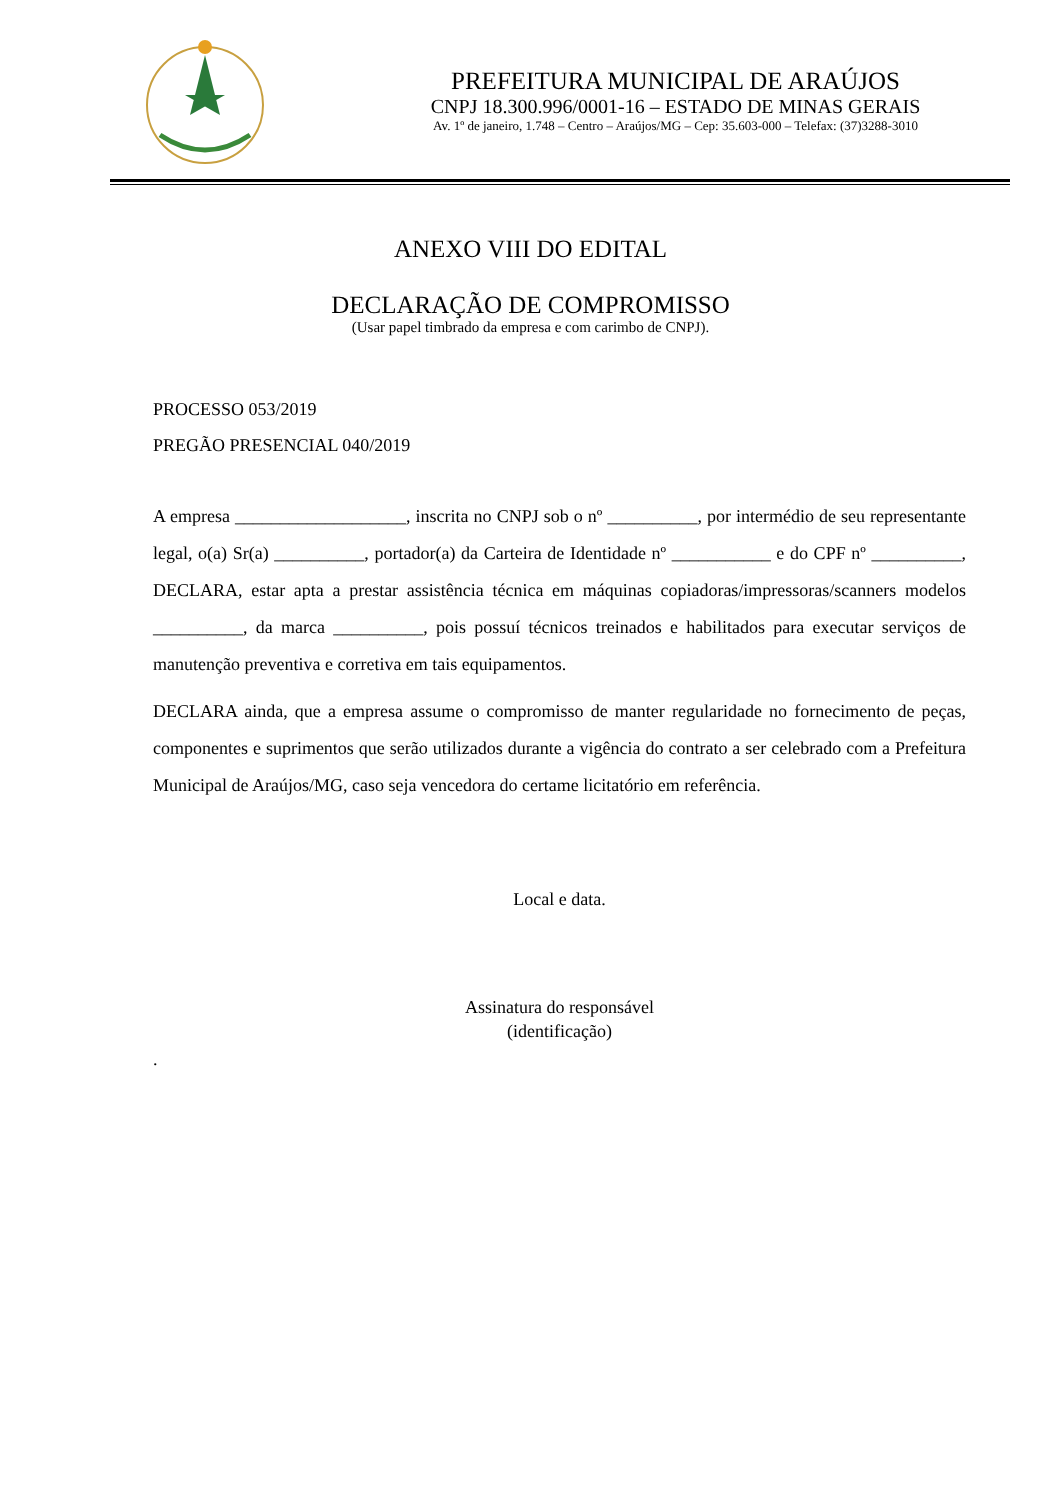PREFEITURA MUNICIPAL DE ARAÚJOS
CNPJ 18.300.996/0001-16 – ESTADO DE MINAS GERAIS
Av. 1º de janeiro, 1.748 – Centro – Araújos/MG – Cep: 35.603-000 – Telefax: (37)3288-3010
ANEXO VIII DO EDITAL
DECLARAÇÃO DE COMPROMISSO
(Usar papel timbrado da empresa e com carimbo de CNPJ).
PROCESSO 053/2019
PREGÃO PRESENCIAL 040/2019
A empresa ___________________, inscrita no CNPJ sob o nº __________, por intermédio de seu representante legal, o(a) Sr(a) __________, portador(a) da Carteira de Identidade nº ___________ e do CPF nº __________, DECLARA, estar apta a prestar assistência técnica em máquinas copiadoras/impressoras/scanners modelos __________, da marca __________, pois possuí técnicos treinados e habilitados para executar serviços de manutenção preventiva e corretiva em tais equipamentos.
DECLARA ainda, que a empresa assume o compromisso de manter regularidade no fornecimento de peças, componentes e suprimentos que serão utilizados durante a vigência do contrato a ser celebrado com a Prefeitura Municipal de Araújos/MG, caso seja vencedora do certame licitatório em referência.
Local e data.
Assinatura do responsável
(identificação)
.